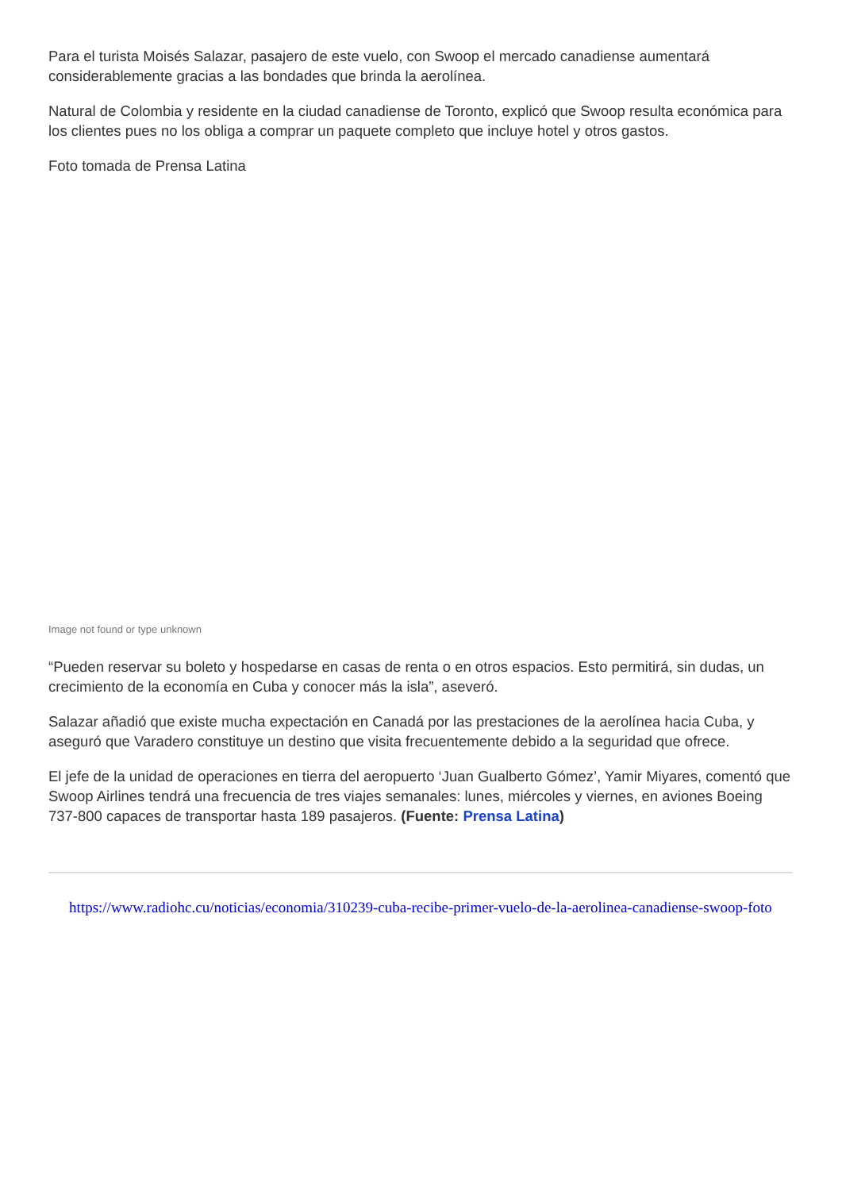Para el turista Moisés Salazar, pasajero de este vuelo, con Swoop el mercado canadiense aumentará considerablemente gracias a las bondades que brinda la aerolínea.
Natural de Colombia y residente en la ciudad canadiense de Toronto, explicó que Swoop resulta económica para los clientes pues no los obliga a comprar un paquete completo que incluye hotel y otros gastos.
Foto tomada de Prensa Latina
Image not found or type unknown
“Pueden reservar su boleto y hospedarse en casas de renta o en otros espacios. Esto permitirá, sin dudas, un crecimiento de la economía en Cuba y conocer más la isla”, aseveró.
Salazar añadió que existe mucha expectación en Canadá por las prestaciones de la aerolínea hacia Cuba, y aseguró que Varadero constituye un destino que visita frecuentemente debido a la seguridad que ofrece.
El jefe de la unidad de operaciones en tierra del aeropuerto ‘Juan Gualberto Gómez’, Yamir Miyares, comentó que Swoop Airlines tendrá una frecuencia de tres viajes semanales: lunes, miércoles y viernes, en aviones Boeing 737-800 capaces de transportar hasta 189 pasajeros. (Fuente: Prensa Latina)
https://www.radiohc.cu/noticias/economia/310239-cuba-recibe-primer-vuelo-de-la-aerolinea-canadiense-swoop-foto